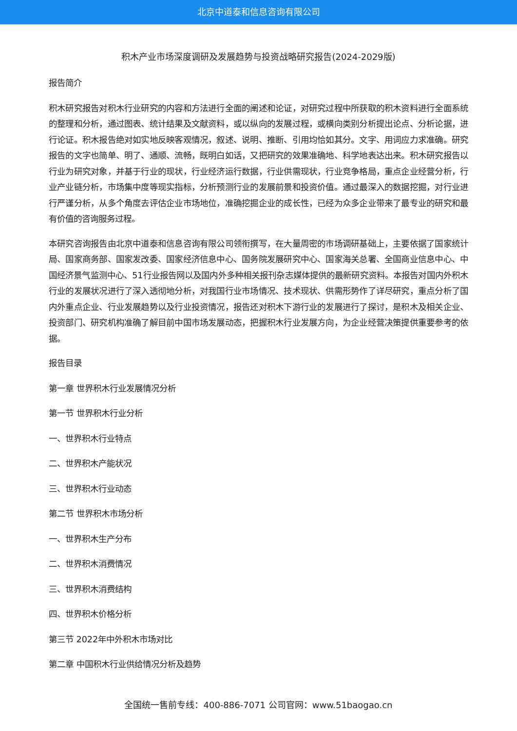北京中道泰和信息咨询有限公司
积木产业市场深度调研及发展趋势与投资战略研究报告(2024-2029版)
报告简介
积木研究报告对积木行业研究的内容和方法进行全面的阐述和论证，对研究过程中所获取的积木资料进行全面系统的整理和分析，通过图表、统计结果及文献资料，或以纵向的发展过程，或横向类别分析提出论点、分析论据，进行论证。积木报告绝对如实地反映客观情况，叙述、说明、推断、引用均恰如其分。文字、用词应力求准确。研究报告的文字也简单、明了、通顺、流畅，既明白如话，又把研究的效果准确地、科学地表达出来。积木研究报告以行业为研究对象，并基于行业的现状，行业经济运行数据，行业供需现状，行业竞争格局，重点企业经营分析，行业产业链分析，市场集中度等现实指标，分析预测行业的发展前景和投资价值。通过最深入的数据挖掘，对行业进行严谨分析，从多个角度去评估企业市场地位，准确挖掘企业的成长性，已经为众多企业带来了最专业的研究和最有价值的咨询服务过程。
本研究咨询报告由北京中道泰和信息咨询有限公司领衔撰写，在大量周密的市场调研基础上，主要依据了国家统计局、国家商务部、国家发改委、国家经济信息中心、国务院发展研究中心、国家海关总署、全国商业信息中心、中国经济景气监测中心、51行业报告网以及国内外多种相关报刊杂志媒体提供的最新研究资料。本报告对国内外积木行业的发展状况进行了深入透彻地分析，对我国行业市场情况、技术现状、供需形势作了详尽研究，重点分析了国内外重点企业、行业发展趋势以及行业投资情况，报告还对积木下游行业的发展进行了探讨，是积木及相关企业、投资部门、研究机构准确了解目前中国市场发展动态，把握积木行业发展方向，为企业经营决策提供重要参考的依据。
报告目录
第一章 世界积木行业发展情况分析
第一节 世界积木行业分析
一、世界积木行业特点
二、世界积木产能状况
三、世界积木行业动态
第二节 世界积木市场分析
一、世界积木生产分布
二、世界积木消费情况
三、世界积木消费结构
四、世界积木价格分析
第三节 2022年中外积木市场对比
第二章 中国积木行业供给情况分析及趋势
全国统一售前专线：400-886-7071 公司官网：www.51baogao.cn